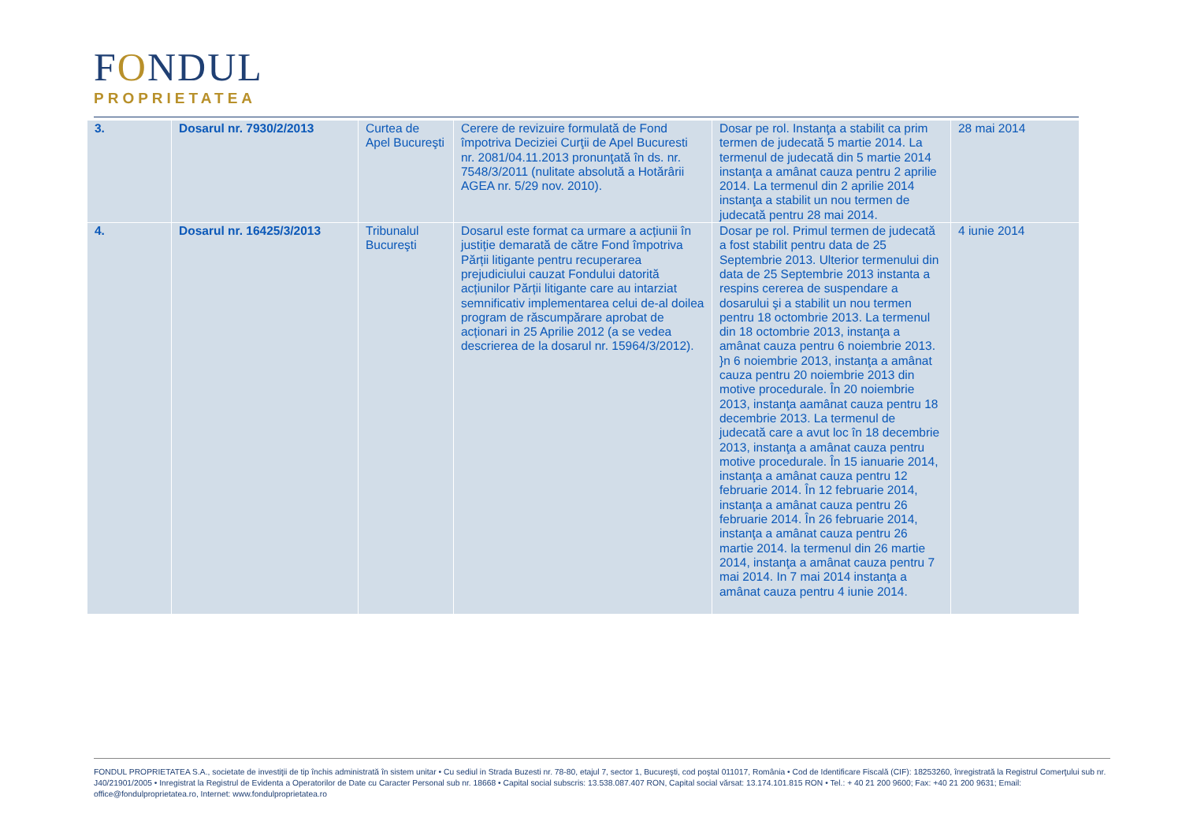FONDUL
PROPRIETATEA
| 3. | Dosarul nr. 7930/2/2013 | Curtea de Apel Bucureşti | Cerere de revizuire formulată de Fond împotriva Deciziei Curţii de Apel Bucuresti nr. 2081/04.11.2013 pronunţată în ds. nr. 7548/3/2011 (nulitate absolută a Hotărârii AGEA nr. 5/29 nov. 2010). | Dosar pe rol. Instanţa a stabilit ca prim termen de judecată 5 martie 2014. La termenul de judecată din 5 martie 2014 instanţa a amânat cauza pentru 2 aprilie 2014. La termenul din 2 aprilie 2014 instanţa a stabilit un nou termen de judecată pentru 28 mai 2014. | 28 mai 2014 |
| 4. | Dosarul nr. 16425/3/2013 | Tribunalul Bucureşti | Dosarul este format ca urmare a acțiunii în justiție demarată de către Fond împotriva Părții litigante pentru recuperarea prejudiciului cauzat Fondului datorită acțiunilor Părții litigante care au intarziat semnificativ implementarea celui de-al doilea program de răscumpărare aprobat de acționari in 25 Aprilie 2012 (a se vedea descrierea de la dosarul nr. 15964/3/2012). | Dosar pe rol. Primul termen de judecată a fost stabilit pentru data de 25 Septembrie 2013. Ulterior termenului din data de 25 Septembrie 2013 instanta a respins cererea de suspendare a dosarului şi a stabilit un nou termen pentru 18 octombrie 2013. La termenul din 18 octombrie 2013, instanţa a amânat cauza pentru 6 noiembrie 2013. }n 6 noiembrie 2013, instanţa a amânat cauza pentru 20 noiembrie 2013 din motive procedurale. În 20 noiembrie 2013, instanţa aamânat cauza pentru 18 decembrie 2013. La termenul de judecată care a avut loc în 18 decembrie 2013, instanţa a amânat cauza pentru motive procedurale. În 15 ianuarie 2014, instanţa a amânat cauza pentru 12 februarie 2014. În 12 februarie 2014, instanţa a amânat cauza pentru 26 februarie 2014. În 26 februarie 2014, instanţa a amânat cauza pentru 26 martie 2014. la termenul din 26 martie 2014, instanţa a amânat cauza pentru 7 mai 2014. In 7 mai 2014 instanţa a amânat cauza pentru 4 iunie 2014. | 4 iunie 2014 |
FONDUL PROPRIETATEA S.A., societate de investiţii de tip închis administrată în sistem unitar • Cu sediul in Strada Buzesti nr. 78-80, etajul 7, sector 1, Bucureşti, cod poştal 011017, România • Cod de Identificare Fiscală (CIF): 18253260, înregistrată la Registrul Comerţului sub nr. J40/21901/2005 • Inregistrat la Registrul de Evidenta a Operatorilor de Date cu Caracter Personal sub nr. 18668 • Capital social subscris: 13.538.087.407 RON, Capital social vărsat: 13.174.101.815 RON • Tel.: + 40 21 200 9600; Fax: +40 21 200 9631; Email: office@fondulproprietatea.ro, Internet: www.fondulproprietatea.ro